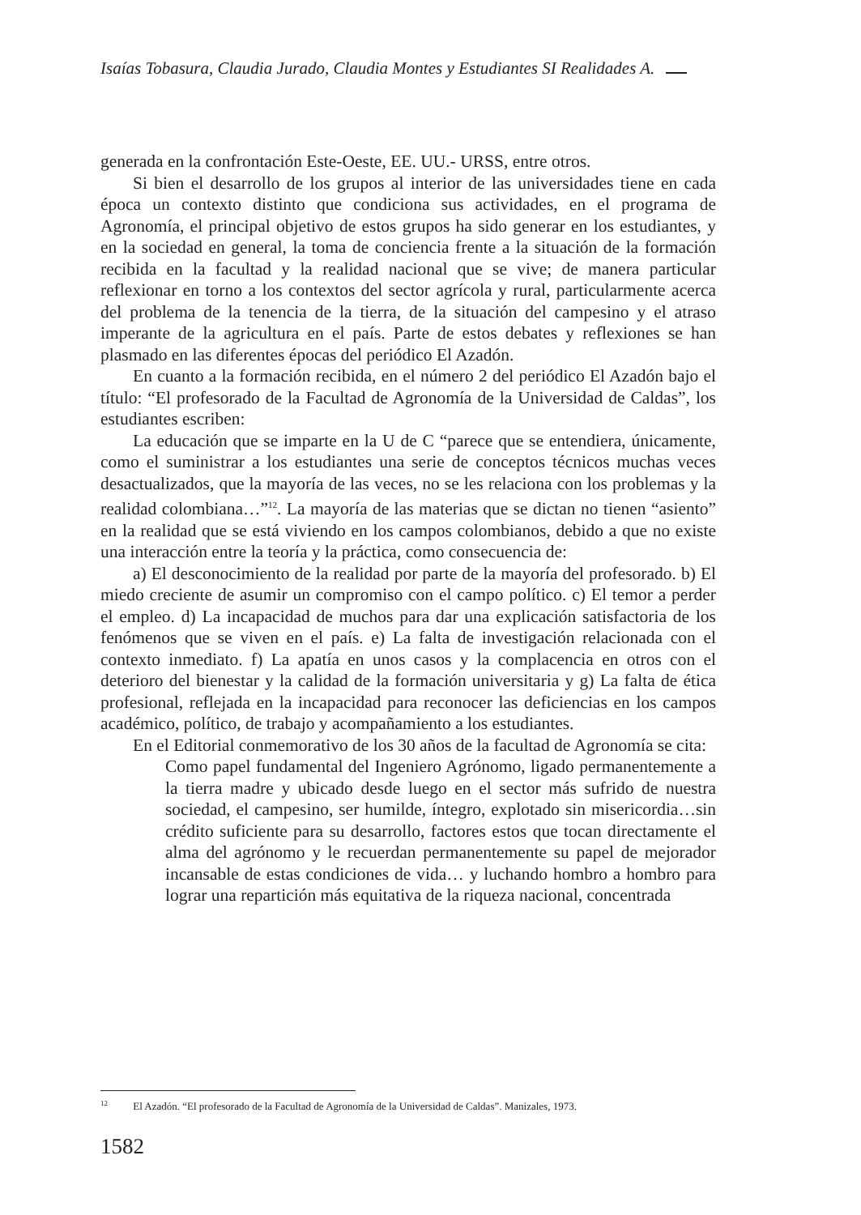Isaías Tobasura, Claudia Jurado, Claudia Montes y Estudiantes SI Realidades A.
generada en la confrontación Este-Oeste, EE. UU.- URSS, entre otros.
Si bien el desarrollo de los grupos al interior de las universidades tiene en cada época un contexto distinto que condiciona sus actividades, en el programa de Agronomía, el principal objetivo de estos grupos ha sido generar en los estudiantes, y en la sociedad en general, la toma de conciencia frente a la situación de la formación recibida en la facultad y la realidad nacional que se vive; de manera particular reflexionar en torno a los contextos del sector agrícola y rural, particularmente acerca del problema de la tenencia de la tierra, de la situación del campesino y el atraso imperante de la agricultura en el país. Parte de estos debates y reflexiones se han plasmado en las diferentes épocas del periódico El Azadón.
En cuanto a la formación recibida, en el número 2 del periódico El Azadón bajo el título: “El profesorado de la Facultad de Agronomía de la Universidad de Caldas”, los estudiantes escriben:
La educación que se imparte en la U de C “parece que se entendiera, únicamente, como el suministrar a los estudiantes una serie de conceptos técnicos muchas veces desactualizados, que la mayoría de las veces, no se les relaciona con los problemas y la realidad colombiana…”<sup>12</sup>. La mayoría de las materias que se dictan no tienen “asiento” en la realidad que se está viviendo en los campos colombianos, debido a que no existe una interacción entre la teoría y la práctica, como consecuencia de:
a) El desconocimiento de la realidad por parte de la mayoría del profesorado. b) El miedo creciente de asumir un compromiso con el campo político. c) El temor a perder el empleo. d) La incapacidad de muchos para dar una explicación satisfactoria de los fenómenos que se viven en el país. e) La falta de investigación relacionada con el contexto inmediato. f) La apatía en unos casos y la complacencia en otros con el deterioro del bienestar y la calidad de la formación universitaria y g) La falta de ética profesional, reflejada en la incapacidad para reconocer las deficiencias en los campos académico, político, de trabajo y acompañamiento a los estudiantes.
En el Editorial conmemorativo de los 30 años de la facultad de Agronomía se cita:
Como papel fundamental del Ingeniero Agrónomo, ligado permanentemente a la tierra madre y ubicado desde luego en el sector más sufrido de nuestra sociedad, el campesino, ser humilde, íntegro, explotado sin misericordia…sin crédito suficiente para su desarrollo, factores estos que tocan directamente el alma del agrónomo y le recuerdan permanentemente su papel de mejorador incansable de estas condiciones de vida… y luchando hombro a hombro para lograr una repartición más equitativa de la riqueza nacional, concentrada
<sup>12</sup> El Azadón. “El profesorado de la Facultad de Agronomía de la Universidad de Caldas”. Manizales, 1973.
1582